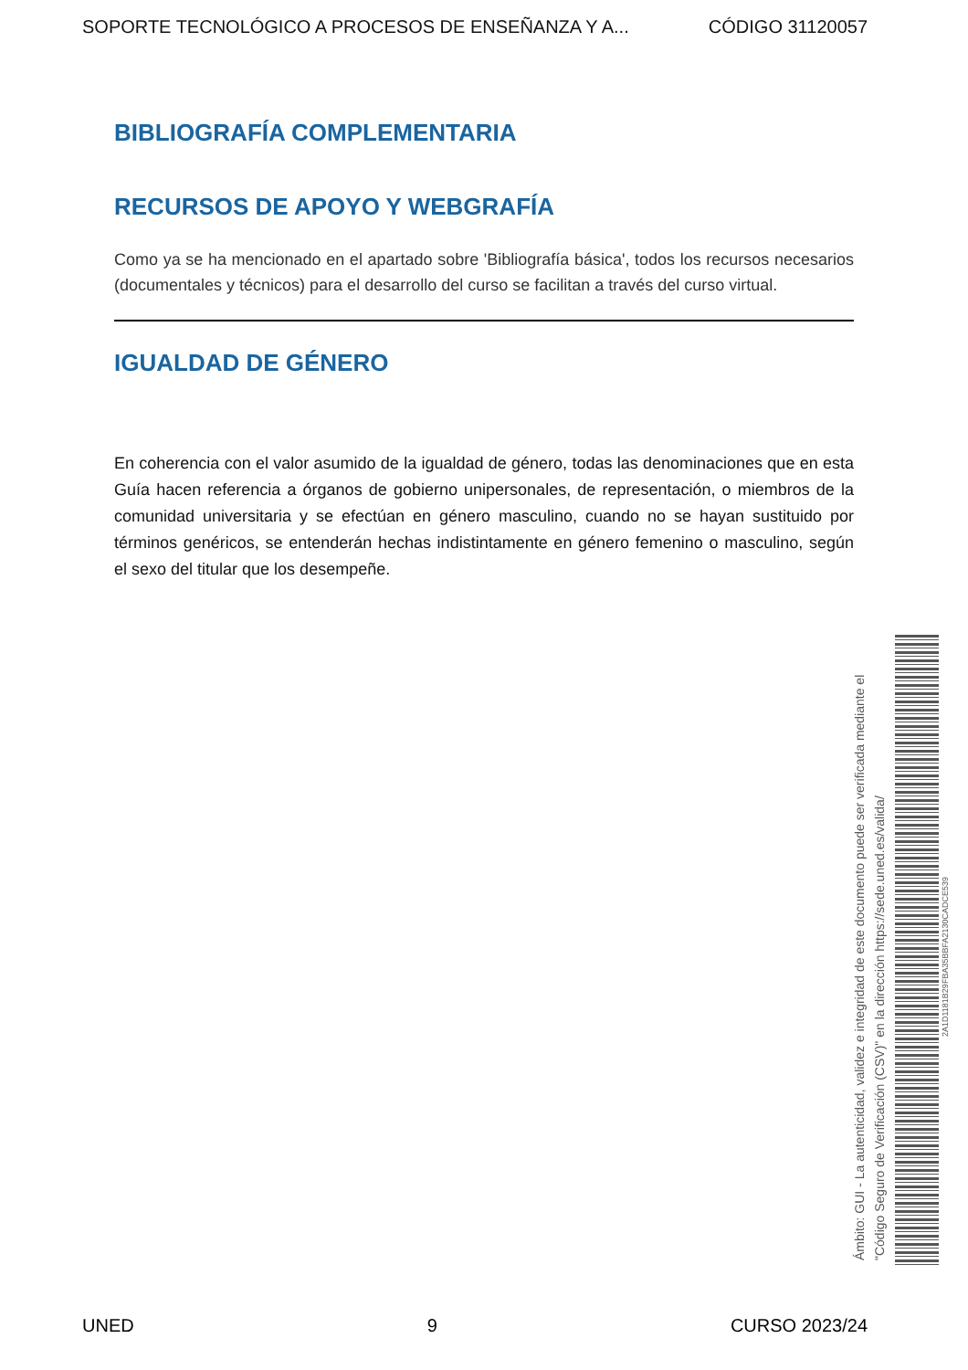SOPORTE TECNOLÓGICO A PROCESOS DE ENSEÑANZA Y A... CÓDIGO 31120057
BIBLIOGRAFÍA COMPLEMENTARIA
RECURSOS DE APOYO Y WEBGRAFÍA
Como ya se ha mencionado en el apartado sobre 'Bibliografía básica', todos los recursos necesarios (documentales y técnicos) para el desarrollo del curso se facilitan a través del curso virtual.
IGUALDAD DE GÉNERO
En coherencia con el valor asumido de la igualdad de género, todas las denominaciones que en esta Guía hacen referencia a órganos de gobierno unipersonales, de representación, o miembros de la comunidad universitaria y se efectúan en género masculino, cuando no se hayan sustituido por términos genéricos, se entenderán hechas indistintamente en género femenino o masculino, según el sexo del titular que los desempeñe.
Ámbito: GUI - La autenticidad, validez e integridad de este documento puede ser verificada mediante el
"Código Seguro de Verificación (CSV)" en la dirección https://sede.uned.es/valida/
2A1D1181B29FBA35BBFA2130CADCE539
UNED 9 CURSO 2023/24